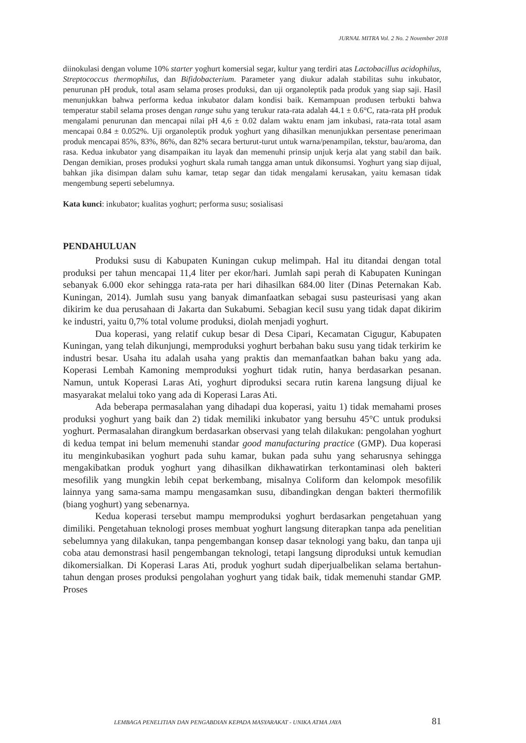JURNAL MITRA Vol. 2 No. 2 November 2018
diinokulasi dengan volume 10% starter yoghurt komersial segar, kultur yang terdiri atas Lactobacillus acidophilus, Streptococcus thermophilus, dan Bifidobacterium. Parameter yang diukur adalah stabilitas suhu inkubator, penurunan pH produk, total asam selama proses produksi, dan uji organoleptik pada produk yang siap saji. Hasil menunjukkan bahwa performa kedua inkubator dalam kondisi baik. Kemampuan produsen terbukti bahwa temperatur stabil selama proses dengan range suhu yang terukur rata-rata adalah 44.1 ± 0.6°C, rata-rata pH produk mengalami penurunan dan mencapai nilai pH 4,6 ± 0.02 dalam waktu enam jam inkubasi, rata-rata total asam mencapai 0.84 ± 0.052%. Uji organoleptik produk yoghurt yang dihasilkan menunjukkan persentase penerimaan produk mencapai 85%, 83%, 86%, dan 82% secara berturut-turut untuk warna/penampilan, tekstur, bau/aroma, dan rasa. Kedua inkubator yang disampaikan itu layak dan memenuhi prinsip unjuk kerja alat yang stabil dan baik. Dengan demikian, proses produksi yoghurt skala rumah tangga aman untuk dikonsumsi. Yoghurt yang siap dijual, bahkan jika disimpan dalam suhu kamar, tetap segar dan tidak mengalami kerusakan, yaitu kemasan tidak mengembung seperti sebelumnya.
Kata kunci: inkubator; kualitas yoghurt; performa susu; sosialisasi
PENDAHULUAN
Produksi susu di Kabupaten Kuningan cukup melimpah. Hal itu ditandai dengan total produksi per tahun mencapai 11,4 liter per ekor/hari. Jumlah sapi perah di Kabupaten Kuningan sebanyak 6.000 ekor sehingga rata-rata per hari dihasilkan 684.00 liter (Dinas Peternakan Kab. Kuningan, 2014). Jumlah susu yang banyak dimanfaatkan sebagai susu pasteurisasi yang akan dikirim ke dua perusahaan di Jakarta dan Sukabumi. Sebagian kecil susu yang tidak dapat dikirim ke industri, yaitu 0,7% total volume produksi, diolah menjadi yoghurt.
Dua koperasi, yang relatif cukup besar di Desa Cipari, Kecamatan Cigugur, Kabupaten Kuningan, yang telah dikunjungi, memproduksi yoghurt berbahan baku susu yang tidak terkirim ke industri besar. Usaha itu adalah usaha yang praktis dan memanfaatkan bahan baku yang ada. Koperasi Lembah Kamoning memproduksi yoghurt tidak rutin, hanya berdasarkan pesanan. Namun, untuk Koperasi Laras Ati, yoghurt diproduksi secara rutin karena langsung dijual ke masyarakat melalui toko yang ada di Koperasi Laras Ati.
Ada beberapa permasalahan yang dihadapi dua koperasi, yaitu 1) tidak memahami proses produksi yoghurt yang baik dan 2) tidak memiliki inkubator yang bersuhu 45°C untuk produksi yoghurt. Permasalahan dirangkum berdasarkan observasi yang telah dilakukan: pengolahan yoghurt di kedua tempat ini belum memenuhi standar good manufacturing practice (GMP). Dua koperasi itu menginkubasikan yoghurt pada suhu kamar, bukan pada suhu yang seharusnya sehingga mengakibatkan produk yoghurt yang dihasilkan dikhawatirkan terkontaminasi oleh bakteri mesofilik yang mungkin lebih cepat berkembang, misalnya Coliform dan kelompok mesofilik lainnya yang sama-sama mampu mengasamkan susu, dibandingkan dengan bakteri thermofilik (biang yoghurt) yang sebenarnya.
Kedua koperasi tersebut mampu memproduksi yoghurt berdasarkan pengetahuan yang dimiliki. Pengetahuan teknologi proses membuat yoghurt langsung diterapkan tanpa ada penelitian sebelumnya yang dilakukan, tanpa pengembangan konsep dasar teknologi yang baku, dan tanpa uji coba atau demonstrasi hasil pengembangan teknologi, tetapi langsung diproduksi untuk kemudian dikomersialkan. Di Koperasi Laras Ati, produk yoghurt sudah diperjualbelikan selama bertahun-tahun dengan proses produksi pengolahan yoghurt yang tidak baik, tidak memenuhi standar GMP. Proses
LEMBAGA PENELITIAN DAN PENGABDIAN KEPADA MASYARAKAT - UNIKA ATMA JAYA 81